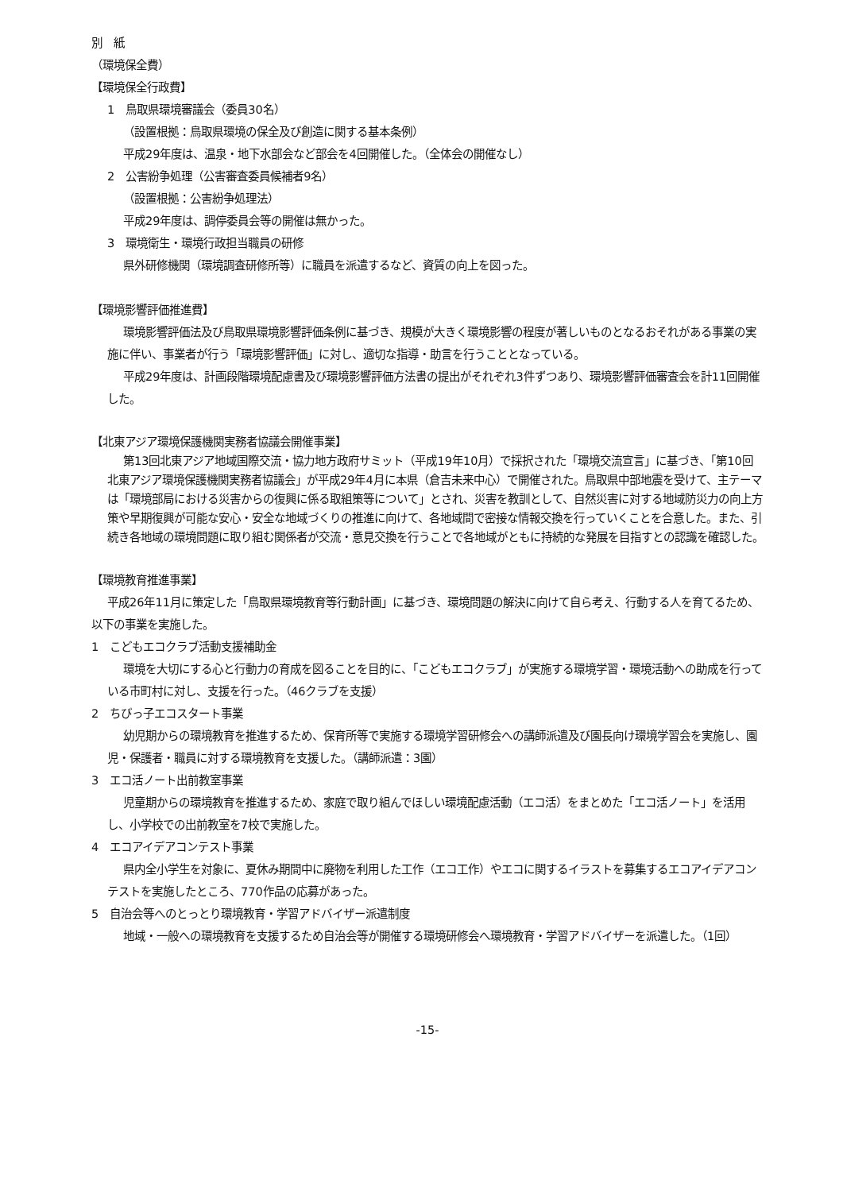別　紙
（環境保全費）
【環境保全行政費】
1　鳥取県環境審議会（委員30名）
（設置根拠：鳥取県環境の保全及び創造に関する基本条例）
平成29年度は、温泉・地下水部会など部会を4回開催した。（全体会の開催なし）
2　公害紛争処理（公害審査委員候補者9名）
（設置根拠：公害紛争処理法）
平成29年度は、調停委員会等の開催は無かった。
3　環境衛生・環境行政担当職員の研修
県外研修機関（環境調査研修所等）に職員を派遣するなど、資質の向上を図った。
【環境影響評価推進費】
環境影響評価法及び鳥取県環境影響評価条例に基づき、規模が大きく環境影響の程度が著しいものとなるおそれがある事業の実施に伴い、事業者が行う「環境影響評価」に対し、適切な指導・助言を行うこととなっている。
平成29年度は、計画段階環境配慮書及び環境影響評価方法書の提出がそれぞれ3件ずつあり、環境影響評価審査会を計11回開催した。
【北東アジア環境保護機関実務者協議会開催事業】
第13回北東アジア地域国際交流・協力地方政府サミット（平成19年10月）で採択された「環境交流宣言」に基づき、「第10回北東アジア環境保護機関実務者協議会」が平成29年4月に本県（倉吉未来中心）で開催された。鳥取県中部地震を受けて、主テーマは「環境部局における災害からの復興に係る取組策等について」とされ、災害を教訓として、自然災害に対する地域防災力の向上方策や早期復興が可能な安心・安全な地域づくりの推進に向けて、各地域間で密接な情報交換を行っていくことを合意した。また、引続き各地域の環境問題に取り組む関係者が交流・意見交換を行うことで各地域がともに持続的な発展を目指すとの認識を確認した。
【環境教育推進事業】
平成26年11月に策定した「鳥取県環境教育等行動計画」に基づき、環境問題の解決に向けて自ら考え、行動する人を育てるため、以下の事業を実施した。
1　こどもエコクラブ活動支援補助金
環境を大切にする心と行動力の育成を図ることを目的に、「こどもエコクラブ」が実施する環境学習・環境活動への助成を行っている市町村に対し、支援を行った。（46クラブを支援）
2　ちびっ子エコスタート事業
幼児期からの環境教育を推進するため、保育所等で実施する環境学習研修会への講師派遣及び園長向け環境学習会を実施し、園児・保護者・職員に対する環境教育を支援した。（講師派遣：3園）
3　エコ活ノート出前教室事業
児童期からの環境教育を推進するため、家庭で取り組んでほしい環境配慮活動（エコ活）をまとめた「エコ活ノート」を活用し、小学校での出前教室を7校で実施した。
4　エコアイデアコンテスト事業
県内全小学生を対象に、夏休み期間中に廃物を利用した工作（エコ工作）やエコに関するイラストを募集するエコアイデアコンテストを実施したところ、770作品の応募があった。
5　自治会等へのとっとり環境教育・学習アドバイザー派遣制度
地域・一般への環境教育を支援するため自治会等が開催する環境研修会へ環境教育・学習アドバイザーを派遣した。（1回）
-15-